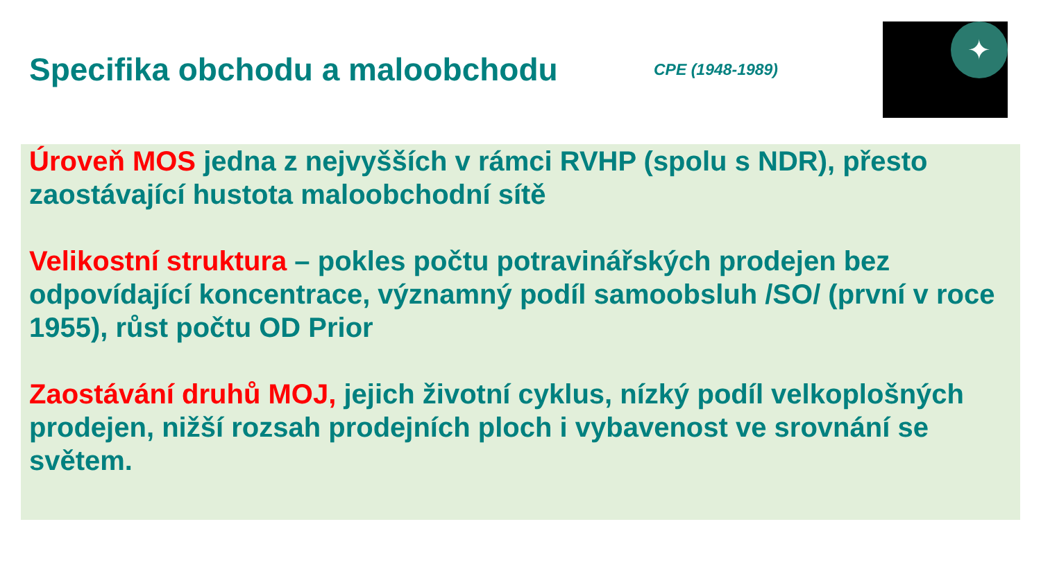Specifika obchodu a maloobchodu
CPE (1948-1989)
✦
Úroveň MOS jedna z nejvyšších v rámci RVHP (spolu s NDR), přesto zaostávající hustota maloobchodní sítě
Velikostní struktura – pokles počtu potravinářských prodejen bez odpovídající koncentrace, významný podíl samoobsluh /SO/ (první v roce 1955), růst počtu OD Prior
Zaostávání druhů MOJ, jejich životní cyklus, nízký podíl velkoplošných prodejen, nižší rozsah prodejních ploch i vybavenost ve srovnání se světem.